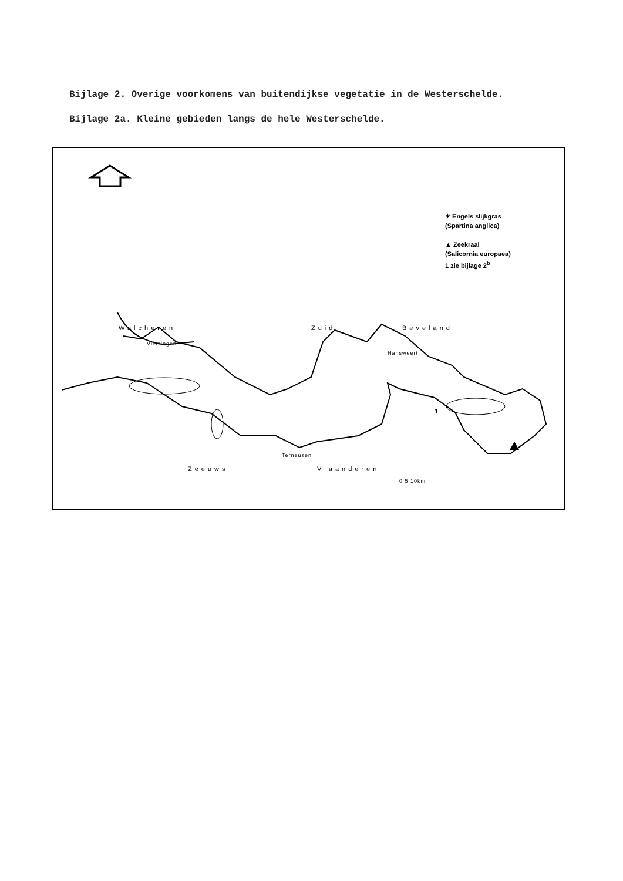Bijlage 2. Overige voorkomens van buitendijkse vegetatie in de Westerschelde.
Bijlage 2a. Kleine gebieden langs de hele Westerschelde.
✶ Engels slijkgras
(Spartina anglica)
▲ Zeekraal
(Salicornia europaea)
1 zie bijlage 2<sup>b</sup>
Walcheren Zuid Beveland
Vlissingen
Hansweert
1
Terneuzen
Zeeuws Vlaanderen
0 5 10km